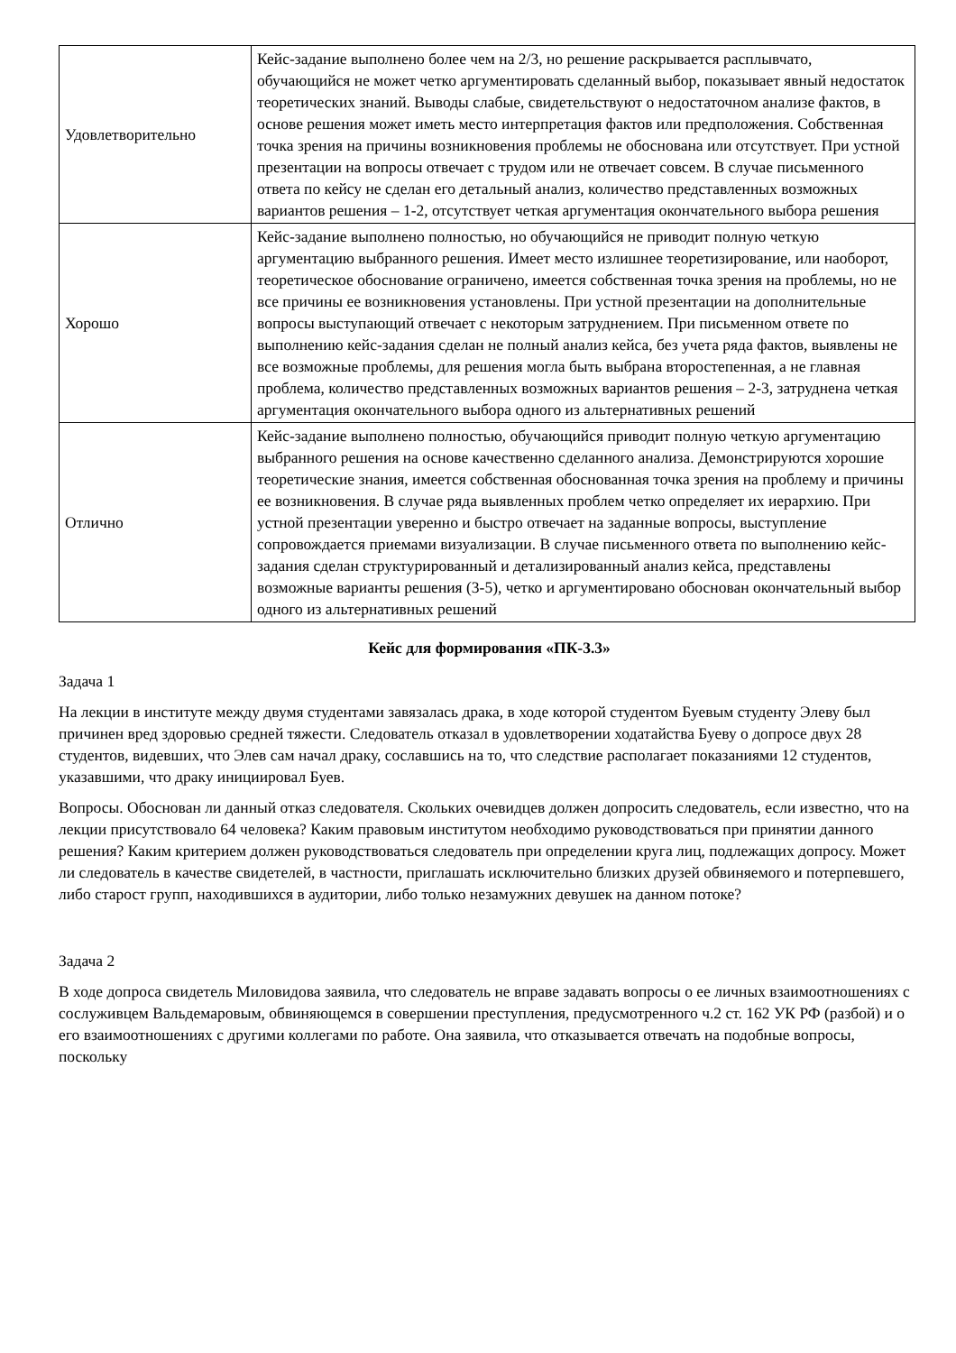| Удовлетворительно | Кейс-задание выполнено более чем на 2/3, но решение раскрывается расплывчато, обучающийся не может четко аргументировать сделанный выбор, показывает явный недостаток теоретических знаний. Выводы слабые, свидетельствуют о недостаточном анализе фактов, в основе решения может иметь место интерпретация фактов или предположения. Собственная точка зрения на причины возникновения проблемы не обоснована или отсутствует. При устной презентации на вопросы отвечает с трудом или не отвечает совсем. В случае письменного ответа по кейсу не сделан его детальный анализ, количество представленных возможных вариантов решения – 1-2, отсутствует четкая аргументация окончательного выбора решения |
| Хорошо | Кейс-задание выполнено полностью, но обучающийся не приводит полную четкую аргументацию выбранного решения. Имеет место излишнее теоретизирование, или наоборот, теоретическое обоснование ограничено, имеется собственная точка зрения на проблемы, но не все причины ее возникновения установлены. При устной презентации на дополнительные вопросы выступающий отвечает с некоторым затруднением. При письменном ответе по выполнению кейс-задания сделан не полный анализ кейса, без учета ряда фактов, выявлены не все возможные проблемы, для решения могла быть выбрана второстепенная, а не главная проблема, количество представленных возможных вариантов решения – 2-3, затруднена четкая аргументация окончательного выбора одного из альтернативных решений |
| Отлично | Кейс-задание выполнено полностью, обучающийся приводит полную четкую аргументацию выбранного решения на основе качественно сделанного анализа. Демонстрируются хорошие теоретические знания, имеется собственная обоснованная точка зрения на проблему и причины ее возникновения. В случае ряда выявленных проблем четко определяет их иерархию. При устной презентации уверенно и быстро отвечает на заданные вопросы, выступление сопровождается приемами визуализации. В случае письменного ответа по выполнению кейс-задания сделан структурированный и детализированный анализ кейса, представлены возможные варианты решения (3-5), четко и аргументировано обоснован окончательный выбор одного из альтернативных решений |
Кейс для формирования «ПК-3.3»
Задача 1
На лекции в институте между двумя студентами завязалась драка, в ходе которой студентом Буевым студенту Элеву был причинен вред здоровью средней тяжести. Следователь отказал в удовлетворении ходатайства Буеву о допросе двух 28 студентов, видевших, что Элев сам начал драку, сославшись на то, что следствие располагает показаниями 12 студентов, указавшими, что драку инициировал Буев.
Вопросы. Обоснован ли данный отказ следователя. Скольких очевидцев должен допросить следователь, если известно, что на лекции присутствовало 64 человека? Каким правовым институтом необходимо руководствоваться при принятии данного решения? Каким критерием должен руководствоваться следователь при определении круга лиц, подлежащих допросу. Может ли следователь в качестве свидетелей, в частности, приглашать исключительно близких друзей обвиняемого и потерпевшего, либо старост групп, находившихся в аудитории, либо только незамужних девушек на данном потоке?
Задача 2
В ходе допроса свидетель Миловидова заявила, что следователь не вправе задавать вопросы о ее личных взаимоотношениях с сослуживцем Вальдемаровым, обвиняющемся в совершении преступления, предусмотренного ч.2 ст. 162 УК РФ (разбой) и о его взаимоотношениях с другими коллегами по работе. Она заявила, что отказывается отвечать на подобные вопросы, поскольку